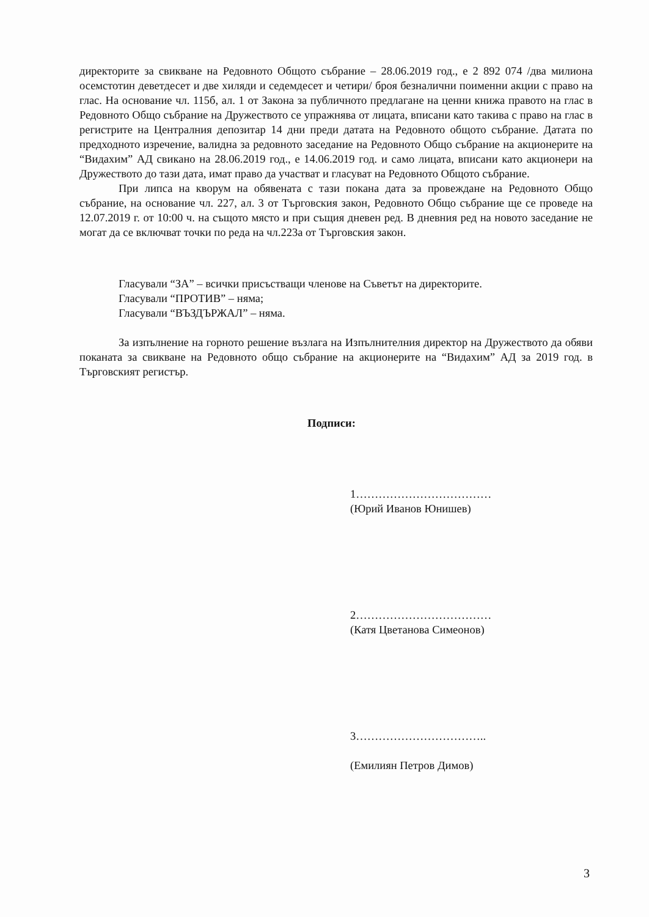директорите за свикване на Редовното Общото събрание – 28.06.2019 год., е 2 892 074 /два милиона осемстотин деветдесет и две хиляди и седемдесет и четири/ броя безналични поименни акции с право на глас. На основание чл. 115б, ал. 1 от Закона за публичното предлагане на ценни книжа правото на глас в Редовното Общо събрание на Дружеството се упражнява от лицата, вписани като такива с право на глас в регистрите на Централния депозитар 14 дни преди датата на Редовното общото събрание. Датата по предходното изречение, валидна за редовното заседание на Редовното Общо събрание на акционерите на “Видахим” АД свикано на 28.06.2019 год., е 14.06.2019 год. и само лицата, вписани като акционери на Дружеството до тази дата, имат право да участват и гласуват на Редовното Общото събрание.
При липса на кворум на обявената с тази покана дата за провеждане на Редовното Общо събрание, на основание чл. 227, ал. 3 от Търговския закон, Редовното Общо събрание ще се проведе на 12.07.2019 г. от 10:00 ч. на същото място и при същия дневен ред. В дневния ред на новото заседание не могат да се включват точки по реда на чл.223а от Търговския закон.
Гласували “ЗА” – всички присъстващи членове на Съветът на директорите.
Гласували “ПРОТИВ” – няма;
Гласували “ВЪЗДЪРЖАЛ” – няма.
За изпълнение на горното решение възлага на Изпълнителния директор на Дружеството да обяви поканата за свикване на Редовното общо събрание на акционерите на “Видахим” АД за 2019 год. в Търговският регистър.
Подписи:
1………………………………
(Юрий Иванов Юнишев)
2………………………………
(Катя Цветанова Симеонов)
3……………………………..
(Емилиян Петров Димов)
3